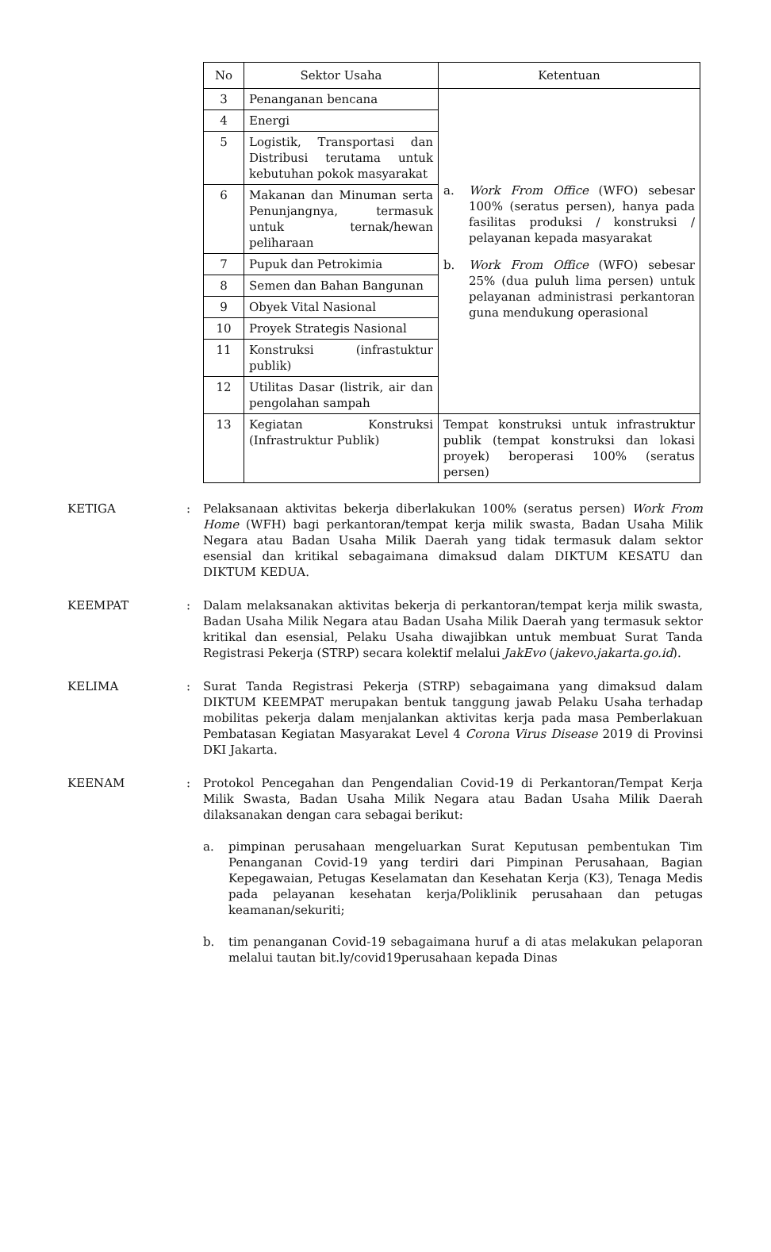| No | Sektor Usaha | Ketentuan |
| --- | --- | --- |
| 3 | Penanganan bencana | a. Work From Office (WFO) sebesar 100% (seratus persen), hanya pada fasilitas produksi / konstruksi / pelayanan kepada masyarakat b. Work From Office (WFO) sebesar 25% (dua puluh lima persen) untuk pelayanan administrasi perkantoran guna mendukung operasional |
| 4 | Energi | |
| 5 | Logistik, Transportasi dan Distribusi terutama untuk kebutuhan pokok masyarakat | |
| 6 | Makanan dan Minuman serta Penunjangnya, termasuk untuk ternak/hewan peliharaan | |
| 7 | Pupuk dan Petrokimia | |
| 8 | Semen dan Bahan Bangunan | |
| 9 | Obyek Vital Nasional | |
| 10 | Proyek Strategis Nasional | |
| 11 | Konstruksi (infrastuktur publik) | |
| 12 | Utilitas Dasar (listrik, air dan pengolahan sampah | |
| 13 | Kegiatan Konstruksi (Infrastruktur Publik) | Tempat konstruksi untuk infrastruktur publik (tempat konstruksi dan lokasi proyek) beroperasi 100% (seratus persen) |
KETIGA : Pelaksanaan aktivitas bekerja diberlakukan 100% (seratus persen) Work From Home (WFH) bagi perkantoran/tempat kerja milik swasta, Badan Usaha Milik Negara atau Badan Usaha Milik Daerah yang tidak termasuk dalam sektor esensial dan kritikal sebagaimana dimaksud dalam DIKTUM KESATU dan DIKTUM KEDUA.
KEEMPAT : Dalam melaksanakan aktivitas bekerja di perkantoran/tempat kerja milik swasta, Badan Usaha Milik Negara atau Badan Usaha Milik Daerah yang termasuk sektor kritikal dan esensial, Pelaku Usaha diwajibkan untuk membuat Surat Tanda Registrasi Pekerja (STRP) secara kolektif melalui JakEvo (jakevo.jakarta.go.id).
KELIMA : Surat Tanda Registrasi Pekerja (STRP) sebagaimana yang dimaksud dalam DIKTUM KEEMPAT merupakan bentuk tanggung jawab Pelaku Usaha terhadap mobilitas pekerja dalam menjalankan aktivitas kerja pada masa Pemberlakuan Pembatasan Kegiatan Masyarakat Level 4 Corona Virus Disease 2019 di Provinsi DKI Jakarta.
KEENAM : Protokol Pencegahan dan Pengendalian Covid-19 di Perkantoran/Tempat Kerja Milik Swasta, Badan Usaha Milik Negara atau Badan Usaha Milik Daerah dilaksanakan dengan cara sebagai berikut:
a. pimpinan perusahaan mengeluarkan Surat Keputusan pembentukan Tim Penanganan Covid-19 yang terdiri dari Pimpinan Perusahaan, Bagian Kepegawaian, Petugas Keselamatan dan Kesehatan Kerja (K3), Tenaga Medis pada pelayanan kesehatan kerja/Poliklinik perusahaan dan petugas keamanan/sekuriti;
b. tim penanganan Covid-19 sebagaimana huruf a di atas melakukan pelaporan melalui tautan bit.ly/covid19perusahaan kepada Dinas